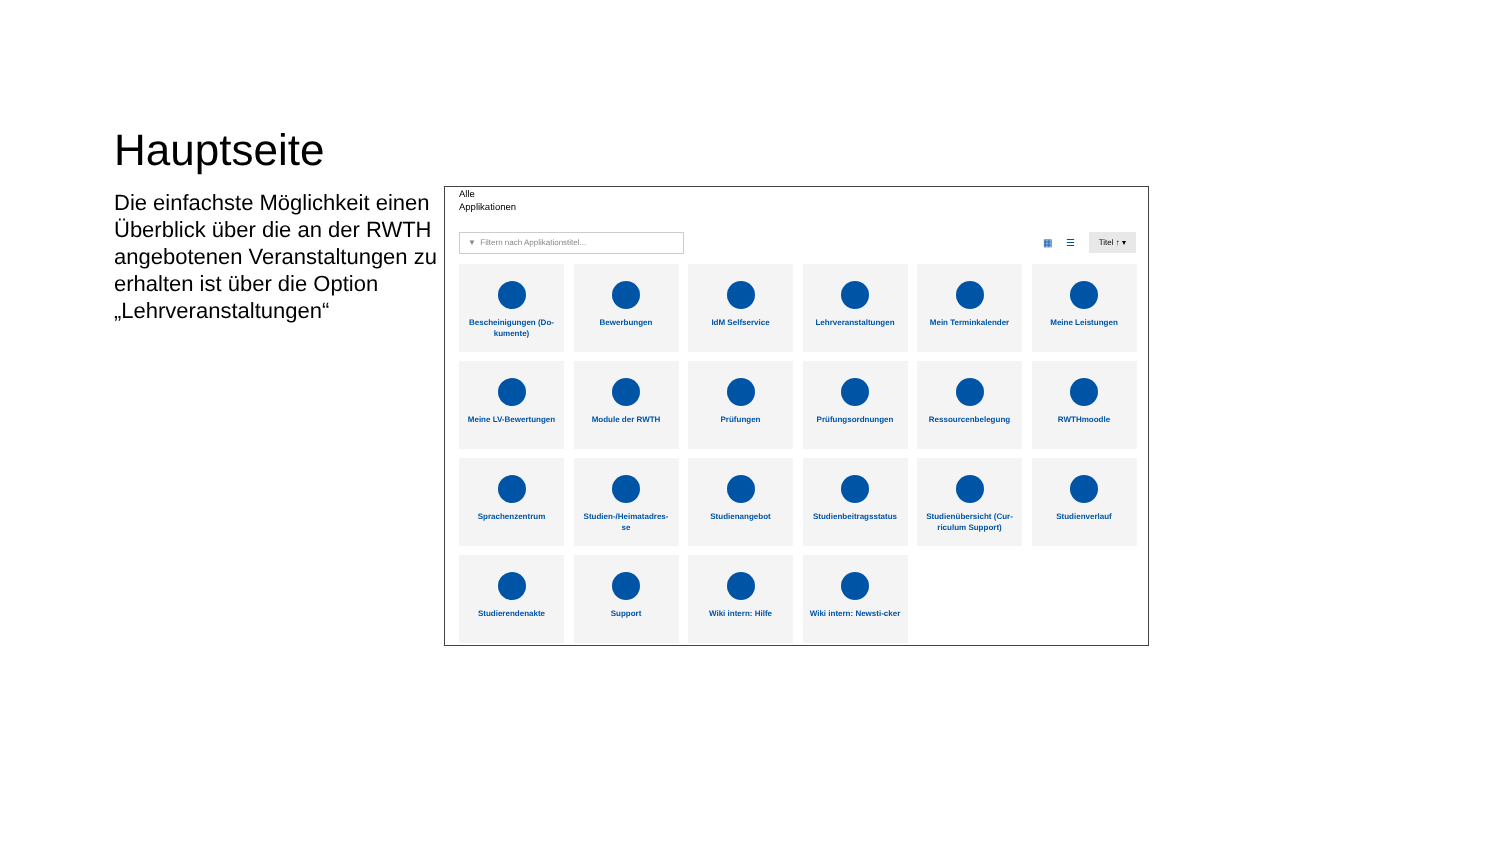Hauptseite
Die einfachste Möglichkeit einen Überblick über die an der RWTH angebotenen Veranstaltungen zu erhalten ist über die Option „Lehrveranstaltungen“
Alle
Applikationen
▼ Filtern nach Applikationstitel...
▦ ☰ Titel ↑ ▾
Bescheinigungen (Do-kumente)
Bewerbungen
IdM Selfservice
Lehrveranstaltungen
Mein Terminkalender
Meine Leistungen
Meine LV-Bewertungen
Module der RWTH
Prüfungen
Prüfungsordnungen
Ressourcenbelegung
RWTHmoodle
Sprachenzentrum
Studien-/Heimatadres-se
Studienangebot
Studienbeitragsstatus
Studienübersicht (Cur-riculum Support)
Studienverlauf
Studierendenakte
Support
Wiki intern: Hilfe
Wiki intern: Newsti-cker